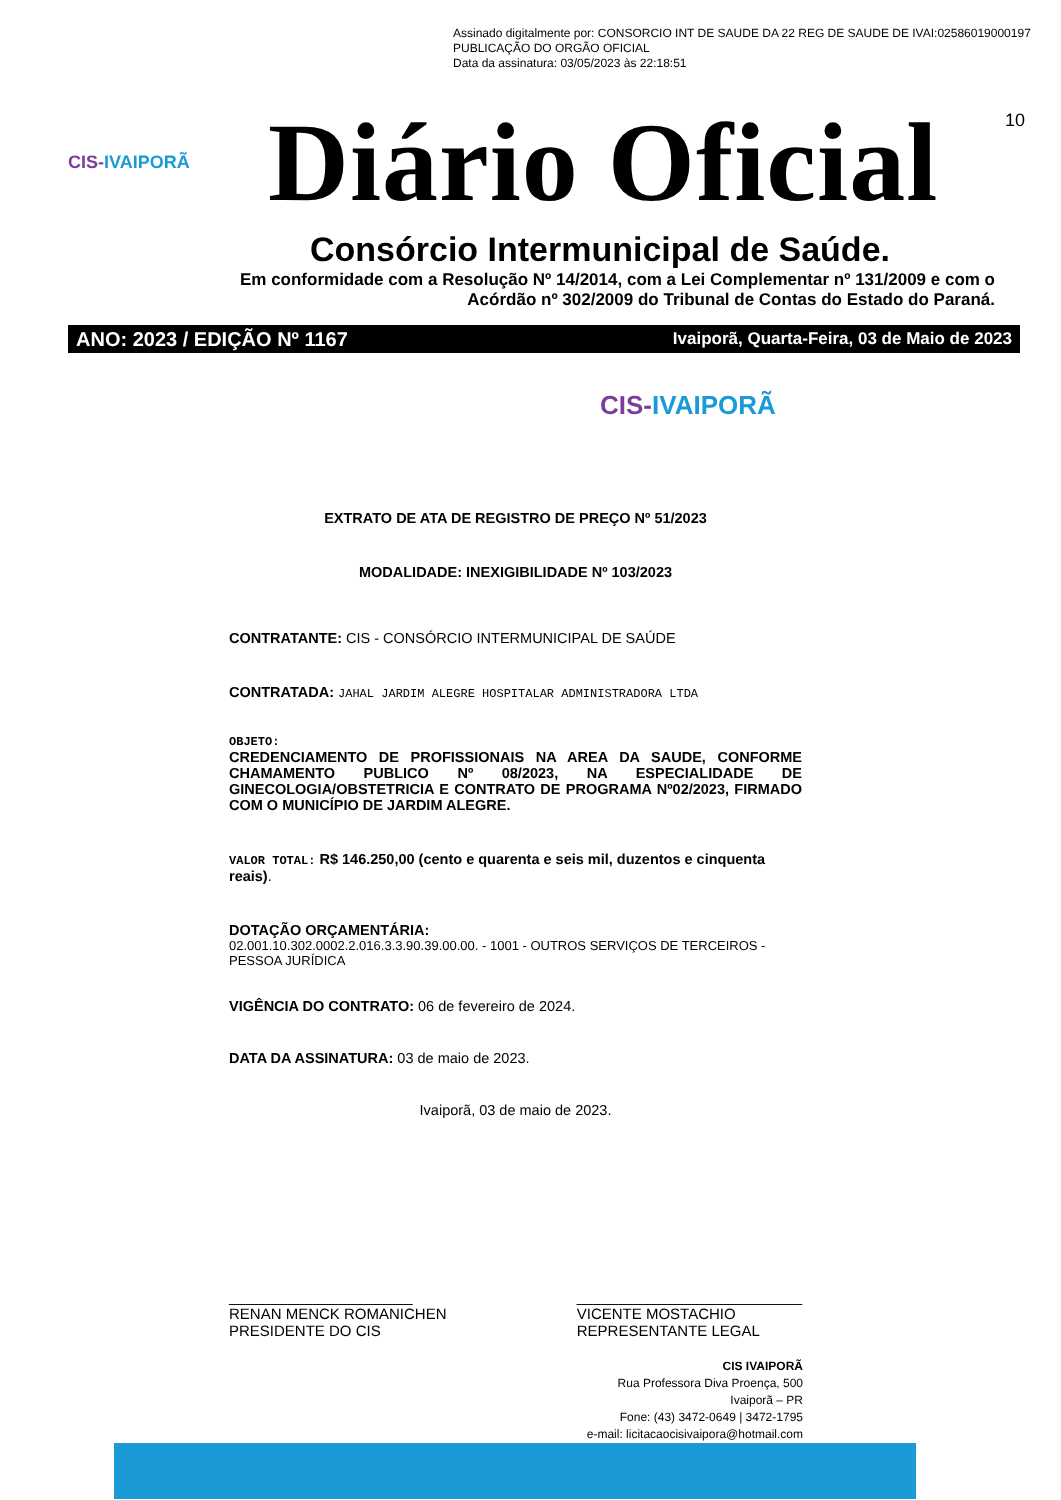Assinado digitalmente por: CONSORCIO INT DE SAUDE DA 22 REG DE SAUDE DE IVAI:02586019000197
PUBLICAÇÃO DO ORGÃO OFICIAL
Data da assinatura: 03/05/2023 às 22:18:51
10
CIS-IVAIPORÃ
Diário Oficial
Consórcio Intermunicipal de Saúde.
Em conformidade com a Resolução Nº 14/2014, com a Lei Complementar nº 131/2009 e com o Acórdão nº 302/2009 do Tribunal de Contas do Estado do Paraná.
ANO: 2023 / EDIÇÃO Nº 1167 Ivaiporã, Quarta-Feira, 03 de Maio de 2023
CIS-IVAIPORÃ
EXTRATO DE ATA DE REGISTRO DE PREÇO Nº 51/2023
MODALIDADE: INEXIGIBILIDADE Nº 103/2023
CONTRATANTE: CIS - CONSÓRCIO INTERMUNICIPAL DE SAÚDE
CONTRATADA: JAHAL JARDIM ALEGRE HOSPITALAR ADMINISTRADORA LTDA
OBJETO:
CREDENCIAMENTO DE PROFISSIONAIS NA AREA DA SAUDE, CONFORME CHAMAMENTO PUBLICO Nº 08/2023, NA ESPECIALIDADE DE GINECOLOGIA/OBSTETRICIA E CONTRATO DE PROGRAMA Nº02/2023, FIRMADO COM O MUNICÍPIO DE JARDIM ALEGRE.
VALOR TOTAL: R$ 146.250,00 (cento e quarenta e seis mil, duzentos e cinquenta reais).
DOTAÇÃO ORÇAMENTÁRIA:
02.001.10.302.0002.2.016.3.3.90.39.00.00. - 1001 - OUTROS SERVIÇOS DE TERCEIROS - PESSOA JURÍDICA
VIGÊNCIA DO CONTRATO: 06 de fevereiro de 2024.
DATA DA ASSINATURA: 03 de maio de 2023.
Ivaiporã, 03 de maio de 2023.
______________________
RENAN MENCK ROMANICHEN
PRESIDENTE DO CIS
___________________________
VICENTE MOSTACHIO
REPRESENTANTE LEGAL
CIS IVAIPORÃ
Rua Professora Diva Proença, 500
Ivaiporã – PR
Fone: (43) 3472-0649 | 3472-1795
e-mail: licitacaocisivaipora@hotmail.com